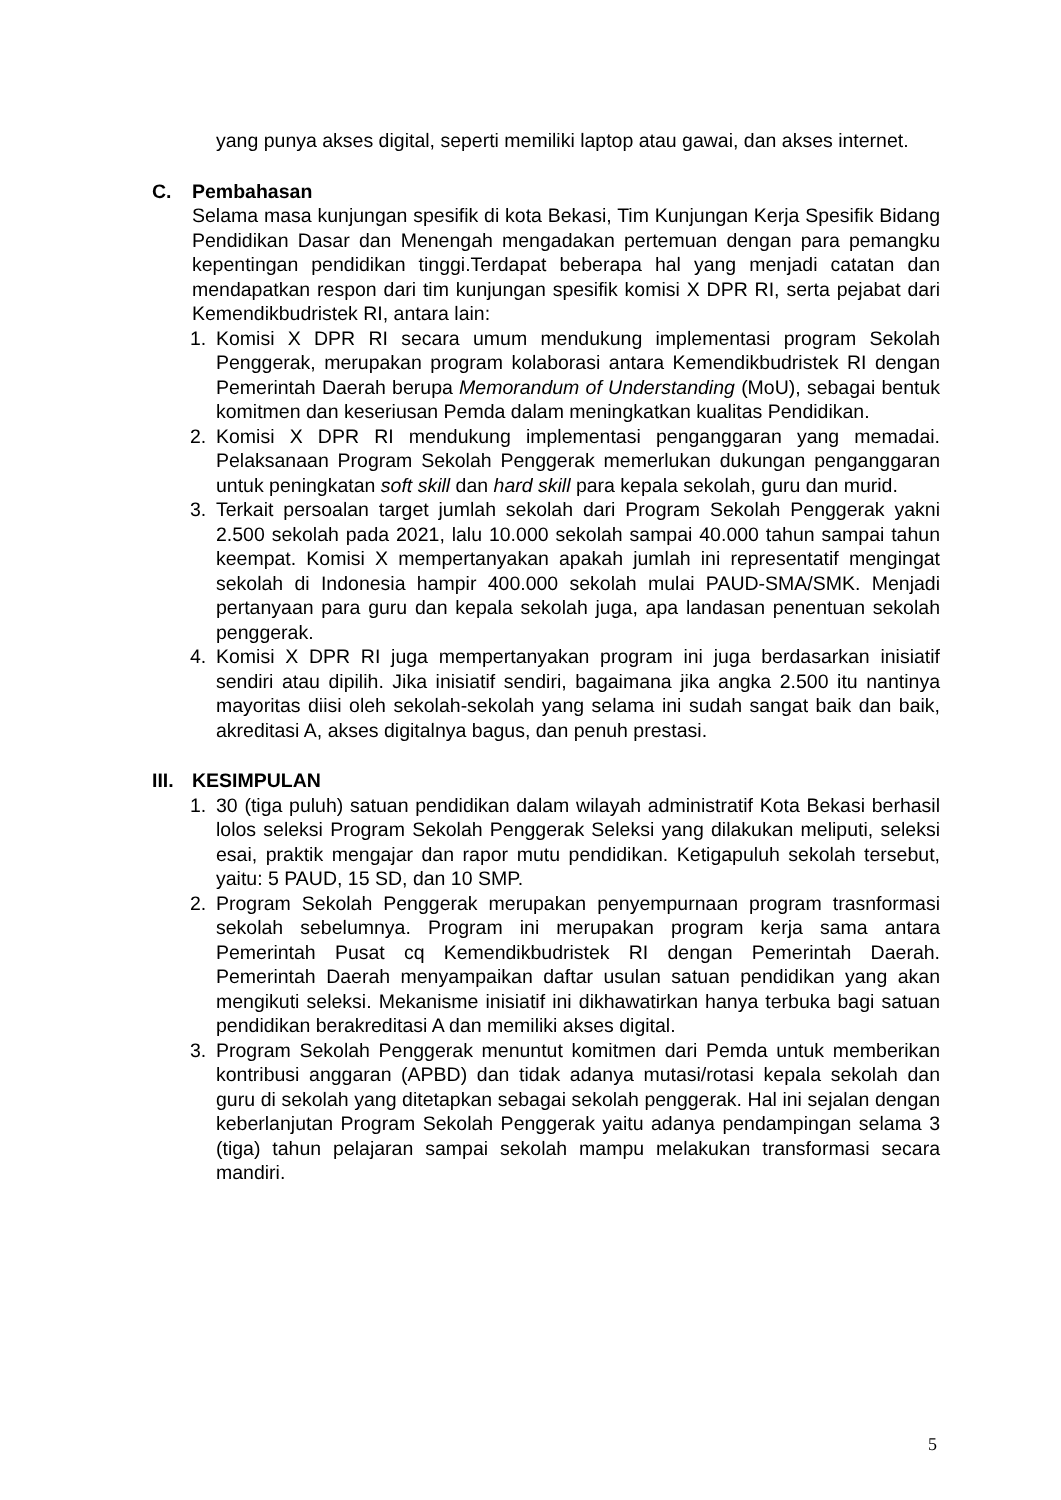yang punya akses digital, seperti memiliki laptop atau gawai, dan akses internet.
C. Pembahasan
Selama masa kunjungan spesifik di kota Bekasi, Tim Kunjungan Kerja Spesifik Bidang Pendidikan Dasar dan Menengah mengadakan pertemuan dengan para pemangku kepentingan pendidikan tinggi.Terdapat beberapa hal yang menjadi catatan dan mendapatkan respon dari tim kunjungan spesifik komisi X DPR RI, serta pejabat dari Kemendikbudristek RI, antara lain:
1. Komisi X DPR RI secara umum mendukung implementasi program Sekolah Penggerak, merupakan program kolaborasi antara Kemendikbudristek RI dengan Pemerintah Daerah berupa Memorandum of Understanding (MoU), sebagai bentuk komitmen dan keseriusan Pemda dalam meningkatkan kualitas Pendidikan.
2. Komisi X DPR RI mendukung implementasi penganggaran yang memadai. Pelaksanaan Program Sekolah Penggerak memerlukan dukungan penganggaran untuk peningkatan soft skill dan hard skill para kepala sekolah, guru dan murid.
3. Terkait persoalan target jumlah sekolah dari Program Sekolah Penggerak yakni 2.500 sekolah pada 2021, lalu 10.000 sekolah sampai 40.000 tahun sampai tahun keempat. Komisi X mempertanyakan apakah jumlah ini representatif mengingat sekolah di Indonesia hampir 400.000 sekolah mulai PAUD-SMA/SMK. Menjadi pertanyaan para guru dan kepala sekolah juga, apa landasan penentuan sekolah penggerak.
4. Komisi X DPR RI juga mempertanyakan program ini juga berdasarkan inisiatif sendiri atau dipilih. Jika inisiatif sendiri, bagaimana jika angka 2.500 itu nantinya mayoritas diisi oleh sekolah-sekolah yang selama ini sudah sangat baik dan baik, akreditasi A, akses digitalnya bagus, dan penuh prestasi.
III. KESIMPULAN
1. 30 (tiga puluh) satuan pendidikan dalam wilayah administratif Kota Bekasi berhasil lolos seleksi Program Sekolah Penggerak Seleksi yang dilakukan meliputi, seleksi esai, praktik mengajar dan rapor mutu pendidikan. Ketigapuluh sekolah tersebut, yaitu: 5 PAUD, 15 SD, dan 10 SMP.
2. Program Sekolah Penggerak merupakan penyempurnaan program trasnformasi sekolah sebelumnya. Program ini merupakan program kerja sama antara Pemerintah Pusat cq Kemendikbudristek RI dengan Pemerintah Daerah. Pemerintah Daerah menyampaikan daftar usulan satuan pendidikan yang akan mengikuti seleksi. Mekanisme inisiatif ini dikhawatirkan hanya terbuka bagi satuan pendidikan berakreditasi A dan memiliki akses digital.
3. Program Sekolah Penggerak menuntut komitmen dari Pemda untuk memberikan kontribusi anggaran (APBD) dan tidak adanya mutasi/rotasi kepala sekolah dan guru di sekolah yang ditetapkan sebagai sekolah penggerak. Hal ini sejalan dengan keberlanjutan Program Sekolah Penggerak yaitu adanya pendampingan selama 3 (tiga) tahun pelajaran sampai sekolah mampu melakukan transformasi secara mandiri.
5